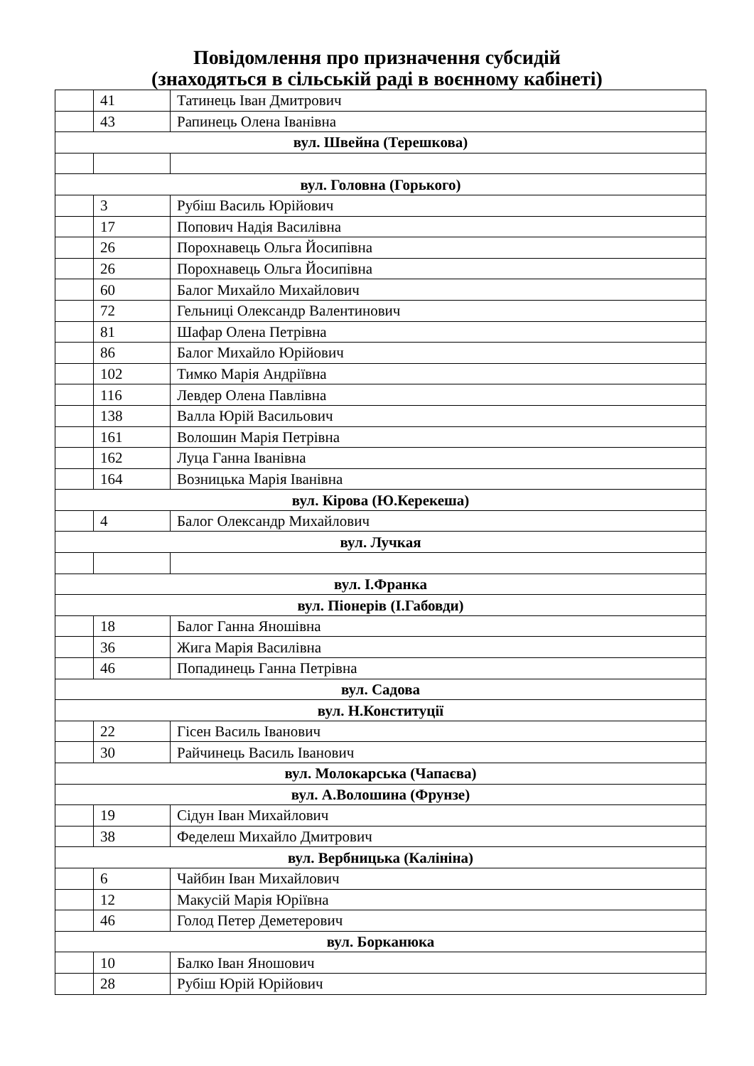Повідомлення про призначення субсидій
(знаходяться в сільській раді в воєнному кабінеті)
| | 41 | Татинець Іван Дмитрович |
| | 43 | Рапинець Олена Іванівна |
| вул. Швейна (Терешкова) | | |
| вул. Головна (Горького) | | |
| | 3 | Рубіш Василь Юрійович |
| | 17 | Попович Надія Василівна |
| | 26 | Порохнавець Ольга Йосипівна |
| | 26 | Порохнавець Ольга Йосипівна |
| | 60 | Балог Михайло Михайлович |
| | 72 | Гельниці Олександр Валентинович |
| | 81 | Шафар Олена Петрівна |
| | 86 | Балог Михайло Юрійович |
| | 102 | Тимко Марія Андріївна |
| | 116 | Левдер Олена Павлівна |
| | 138 | Валла Юрій Васильович |
| | 161 | Волошин Марія Петрівна |
| | 162 | Луца Ганна Іванівна |
| | 164 | Возницька Марія Іванівна |
| вул. Кірова (Ю.Керекеша) | | |
| | 4 | Балог Олександр Михайлович |
| вул. Лучкая | | |
| вул. І.Франка | | |
| вул. Піонерів (І.Габовди) | | |
| | 18 | Балог Ганна Яношівна |
| | 36 | Жига Марія Василівна |
| | 46 | Попадинець Ганна Петрівна |
| вул. Садова | | |
| вул. Н.Конституції | | |
| | 22 | Гісен Василь Іванович |
| | 30 | Райчинець Василь Іванович |
| вул. Молокарська (Чапаєва) | | |
| вул. А.Волошина (Фрунзе) | | |
| | 19 | Сідун Іван Михайлович |
| | 38 | Феделеш Михайло Дмитрович |
| вул. Вербницька (Калініна) | | |
| | 6 | Чайбин Іван Михайлович |
| | 12 | Макусій Марія Юріївна |
| | 46 | Голод Петер Деметерович |
| вул. Борканюка | | |
| | 10 | Балко Іван Яношович |
| | 28 | Рубіш Юрій Юрійович |